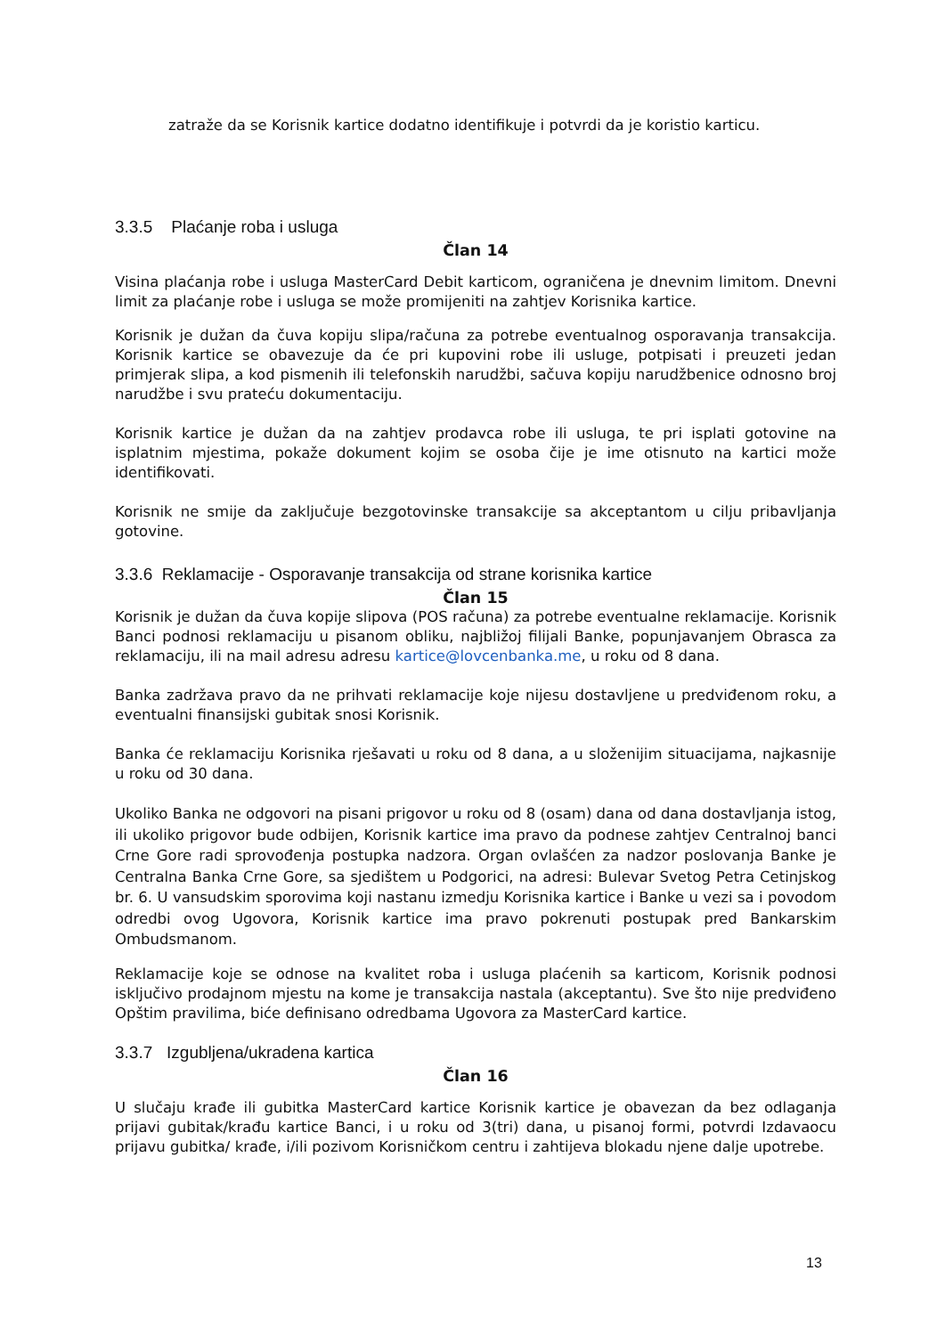zatraže da se Korisnik kartice dodatno identifikuje i potvrdi da je koristio karticu.
3.3.5 Plaćanje roba i usluga
Član 14
Visina plaćanja robe i usluga MasterCard Debit karticom, ograničena je dnevnim limitom. Dnevni limit za plaćanje robe i usluga se može promijeniti na zahtjev Korisnika kartice.
Korisnik je dužan da čuva kopiju slipa/računa za potrebe eventualnog osporavanja transakcija. Korisnik kartice se obavezuje da će pri kupovini robe ili usluge, potpisati i preuzeti jedan primjerak slipa, a kod pismenih ili telefonskih narudžbi, sačuva kopiju narudžbenice odnosno broj narudžbe i svu prateću dokumentaciju.
Korisnik kartice je dužan da na zahtjev prodavca robe ili usluga, te pri isplati gotovine na isplatnim mjestima, pokaže dokument kojim se osoba čije je ime otisnuto na kartici može identifikovati.
Korisnik ne smije da zaključuje bezgotovinske transakcije sa akceptantom u cilju pribavljanja gotovine.
3.3.6 Reklamacije - Osporavanje transakcija od strane korisnika kartice
Član 15
Korisnik je dužan da čuva kopije slipova (POS računa) za potrebe eventualne reklamacije. Korisnik Banci podnosi reklamaciju u pisanom obliku, najbližoj filijali Banke, popunjavanjem Obrasca za reklamaciju, ili na mail adresu adresu kartice@lovcenbanka.me, u roku od 8 dana.
Banka zadržava pravo da ne prihvati reklamacije koje nijesu dostavljene u predviđenom roku, a eventualni finansijski gubitak snosi Korisnik.
Banka će reklamaciju Korisnika rješavati u roku od 8 dana, a u složenijim situacijama, najkasnije u roku od 30 dana.
Ukoliko Banka ne odgovori na pisani prigovor u roku od 8 (osam) dana od dana dostavljanja istog, ili ukoliko prigovor bude odbijen, Korisnik kartice ima pravo da podnese zahtjev Centralnoj banci Crne Gore radi sprovođenja postupka nadzora. Organ ovlašćen za nadzor poslovanja Banke je Centralna Banka Crne Gore, sa sjedištem u Podgorici, na adresi: Bulevar Svetog Petra Cetinjskog br. 6. U vansudskim sporovima koji nastanu izmedju Korisnika kartice i Banke u vezi sa i povodom odredbi ovog Ugovora, Korisnik kartice ima pravo pokrenuti postupak pred Bankarskim Ombudsmanom.
Reklamacije koje se odnose na kvalitet roba i usluga plaćenih sa karticom, Korisnik podnosi isključivo prodajnom mjestu na kome je transakcija nastala (akceptantu). Sve što nije predviđeno Opštim pravilima, biće definisano odredbama Ugovora za MasterCard kartice.
3.3.7 Izgubljena/ukradena kartica
Član 16
U slučaju krađe ili gubitka MasterCard kartice Korisnik kartice je obavezan da bez odlaganja prijavi gubitak/krađu kartice Banci, i u roku od 3(tri) dana, u pisanoj formi, potvrdi Izdavaocu prijavu gubitka/ krađe, i/ili pozivom Korisničkom centru i zahtijeva blokadu njene dalje upotrebe.
13